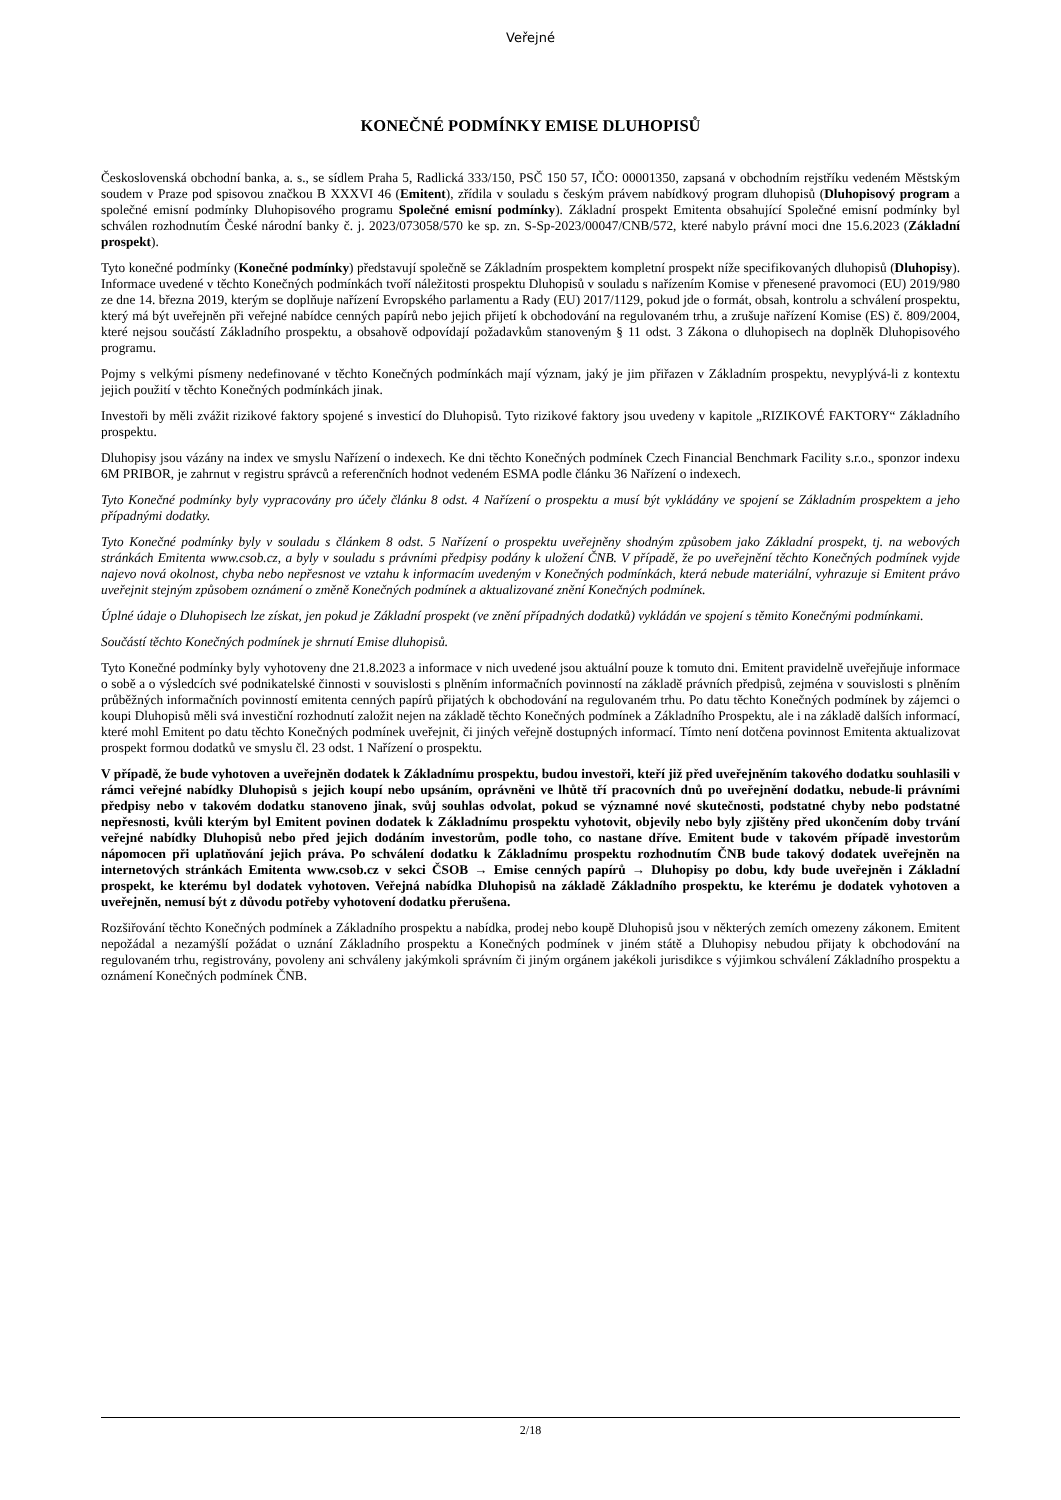Veřejné
KONEČNÉ PODMÍNKY EMISE DLUHOPISŮ
Československá obchodní banka, a. s., se sídlem Praha 5, Radlická 333/150, PSČ 150 57, IČO: 00001350, zapsaná v obchodním rejstříku vedeném Městským soudem v Praze pod spisovou značkou B XXXVI 46 (Emitent), zřídila v souladu s českým právem nabídkový program dluhopisů (Dluhopisový program a společné emisní podmínky Dluhopisového programu Společné emisní podmínky). Základní prospekt Emitenta obsahující Společné emisní podmínky byl schválen rozhodnutím České národní banky č. j. 2023/073058/570 ke sp. zn. S-Sp-2023/00047/CNB/572, které nabylo právní moci dne 15.6.2023 (Základní prospekt).
Tyto konečné podmínky (Konečné podmínky) představují společně se Základním prospektem kompletní prospekt níže specifikovaných dluhopisů (Dluhopisy). Informace uvedené v těchto Konečných podmínkách tvoří náležitosti prospektu Dluhopisů v souladu s nařízením Komise v přenesené pravomoci (EU) 2019/980 ze dne 14. března 2019, kterým se doplňuje nařízení Evropského parlamentu a Rady (EU) 2017/1129, pokud jde o formát, obsah, kontrolu a schválení prospektu, který má být uveřejněn při veřejné nabídce cenných papírů nebo jejich přijetí k obchodování na regulovaném trhu, a zrušuje nařízení Komise (ES) č. 809/2004, které nejsou součástí Základního prospektu, a obsahově odpovídají požadavkům stanoveným § 11 odst. 3 Zákona o dluhopisech na doplněk Dluhopisového programu.
Pojmy s velkými písmeny nedefinované v těchto Konečných podmínkách mají význam, jaký je jim přiřazen v Základním prospektu, nevyplývá-li z kontextu jejich použití v těchto Konečných podmínkách jinak.
Investoři by měli zvážit rizikové faktory spojené s investicí do Dluhopisů. Tyto rizikové faktory jsou uvedeny v kapitole „RIZIKOVÉ FAKTORY“ Základního prospektu.
Dluhopisy jsou vázány na index ve smyslu Nařízení o indexech. Ke dni těchto Konečných podmínek Czech Financial Benchmark Facility s.r.o., sponzor indexu 6M PRIBOR, je zahrnut v registru správců a referenčních hodnot vedeném ESMA podle článku 36 Nařízení o indexech.
Tyto Konečné podmínky byly vypracovány pro účely článku 8 odst. 4 Nařízení o prospektu a musí být vykládány ve spojení se Základním prospektem a jeho případnými dodatky.
Tyto Konečné podmínky byly v souladu s článkem 8 odst. 5 Nařízení o prospektu uveřejněny shodným způsobem jako Základní prospekt, tj. na webových stránkách Emitenta www.csob.cz, a byly v souladu s právními předpisy podány k uložení ČNB. V případě, že po uveřejnění těchto Konečných podmínek vyjde najevo nová okolnost, chyba nebo nepřesnost ve vztahu k informacím uvedeným v Konečných podmínkách, která nebude materiální, vyhrazuje si Emitent právo uveřejnit stejným způsobem oznámení o změně Konečných podmínek a aktualizované znění Konečných podmínek.
Úplné údaje o Dluhopisech lze získat, jen pokud je Základní prospekt (ve znění případných dodatků) vykládán ve spojení s těmito Konečnými podmínkami.
Součástí těchto Konečných podmínek je shrnutí Emise dluhopisů.
Tyto Konečné podmínky byly vyhotoveny dne 21.8.2023 a informace v nich uvedené jsou aktuální pouze k tomuto dni. Emitent pravidelně uveřejňuje informace o sobě a o výsledcích své podnikatelské činnosti v souvislosti s plněním informačních povinností na základě právních předpisů, zejména v souvislosti s plněním průběžných informačních povinností emitenta cenných papírů přijatých k obchodování na regulovaném trhu. Po datu těchto Konečných podmínek by zájemci o koupi Dluhopisů měli svá investiční rozhodnutí založit nejen na základě těchto Konečných podmínek a Základního Prospektu, ale i na základě dalších informací, které mohl Emitent po datu těchto Konečných podmínek uveřejnit, či jiných veřejně dostupných informací. Tímto není dotčena povinnost Emitenta aktualizovat prospekt formou dodatků ve smyslu čl. 23 odst. 1 Nařízení o prospektu.
V případě, že bude vyhotoven a uveřejněn dodatek k Základnímu prospektu, budou investoři, kteří již před uveřejněním takového dodatku souhlasili v rámci veřejné nabídky Dluhopisů s jejich koupí nebo upsáním, oprávněni ve lhůtě tří pracovních dnů po uveřejnění dodatku, nebude-li právními předpisy nebo v takovém dodatku stanoveno jinak, svůj souhlas odvolat, pokud se významné nové skutečnosti, podstatné chyby nebo podstatné nepřesnosti, kvůli kterým byl Emitent povinen dodatek k Základnímu prospektu vyhotovit, objevily nebo byly zjištěny před ukončením doby trvání veřejné nabídky Dluhopisů nebo před jejich dodáním investorům, podle toho, co nastane dříve. Emitent bude v takovém případě investorům nápomocen při uplatňování jejich práva. Po schválení dodatku k Základnímu prospektu rozhodnutím ČNB bude takový dodatek uveřejněn na internetových stránkách Emitenta www.csob.cz v sekci ČSOB → Emise cenných papírů → Dluhopisy po dobu, kdy bude uveřejněn i Základní prospekt, ke kterému byl dodatek vyhotoven. Veřejná nabídka Dluhopisů na základě Základního prospektu, ke kterému je dodatek vyhotoven a uveřejněn, nemusí být z důvodu potřeby vyhotovení dodatku přerušena.
Rozšiřování těchto Konečných podmínek a Základního prospektu a nabídka, prodej nebo koupě Dluhopisů jsou v některých zemích omezeny zákonem. Emitent nepožádal a nezamýšlí požádat o uznání Základního prospektu a Konečných podmínek v jiném státě a Dluhopisy nebudou přijaty k obchodování na regulovaném trhu, registrovány, povoleny ani schváleny jakýmkoli správním či jiným orgánem jakékoli jurisdikce s výjimkou schválení Základního prospektu a oznámení Konečných podmínek ČNB.
2/18